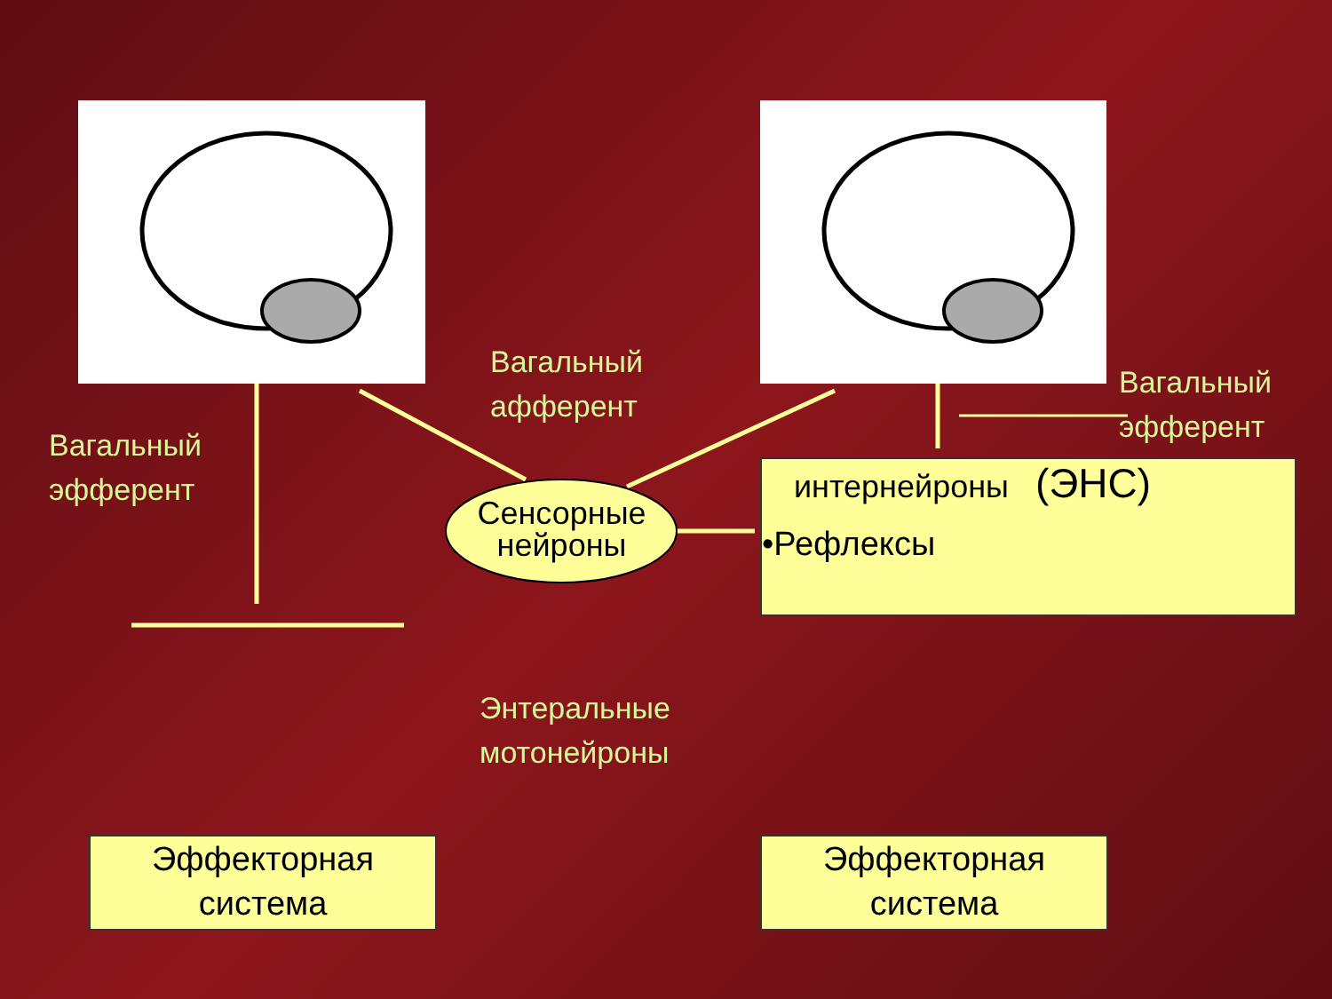интернейроны (ЭНС)
•Рефлексы
Сенсорные нейроны
Вагальный
афферент
Вагальный
эфферент
Вагальный
эфферент
Энтеральные
мотонейроны
Эффекторная
система
Эффекторная
система